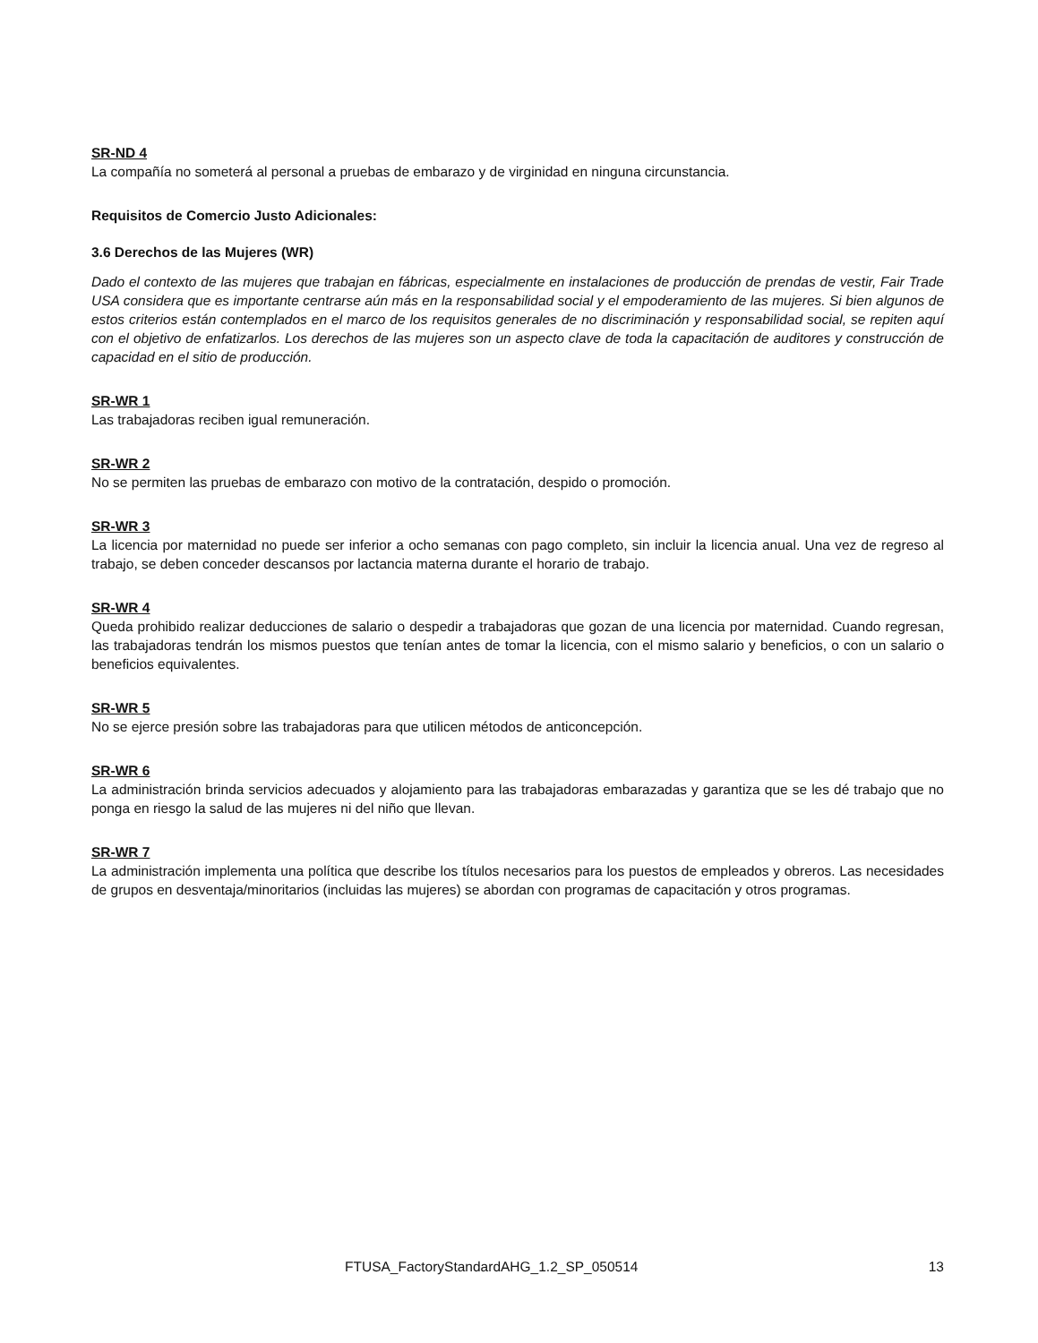SR-ND 4
La compañía no someterá al personal a pruebas de embarazo y de virginidad en ninguna circunstancia.
Requisitos de Comercio Justo Adicionales:
3.6 Derechos de las Mujeres (WR)
Dado el contexto de las mujeres que trabajan en fábricas, especialmente en instalaciones de producción de prendas de vestir, Fair Trade USA considera que es importante centrarse aún más en la responsabilidad social y el empoderamiento de las mujeres. Si bien algunos de estos criterios están contemplados en el marco de los requisitos generales de no discriminación y responsabilidad social, se repiten aquí con el objetivo de enfatizarlos. Los derechos de las mujeres son un aspecto clave de toda la capacitación de auditores y construcción de capacidad en el sitio de producción.
SR-WR 1
Las trabajadoras reciben igual remuneración.
SR-WR 2
No se permiten las pruebas de embarazo con motivo de la contratación, despido o promoción.
SR-WR 3
La licencia por maternidad no puede ser inferior a ocho semanas con pago completo, sin incluir la licencia anual. Una vez de regreso al trabajo, se deben conceder descansos por lactancia materna durante el horario de trabajo.
SR-WR 4
Queda prohibido realizar deducciones de salario o despedir a trabajadoras que gozan de una licencia por maternidad. Cuando regresan, las trabajadoras tendrán los mismos puestos que tenían antes de tomar la licencia, con el mismo salario y beneficios, o con un salario o beneficios equivalentes.
SR-WR 5
No se ejerce presión sobre las trabajadoras para que utilicen métodos de anticoncepción.
SR-WR 6
La administración brinda servicios adecuados y alojamiento para las trabajadoras embarazadas y garantiza que se les dé trabajo que no ponga en riesgo la salud de las mujeres ni del niño que llevan.
SR-WR 7
La administración implementa una política que describe los títulos necesarios para los puestos de empleados y obreros. Las necesidades de grupos en desventaja/minoritarios (incluidas las mujeres) se abordan con programas de capacitación y otros programas.
FTUSA_FactoryStandardAHG_1.2_SP_050514 13